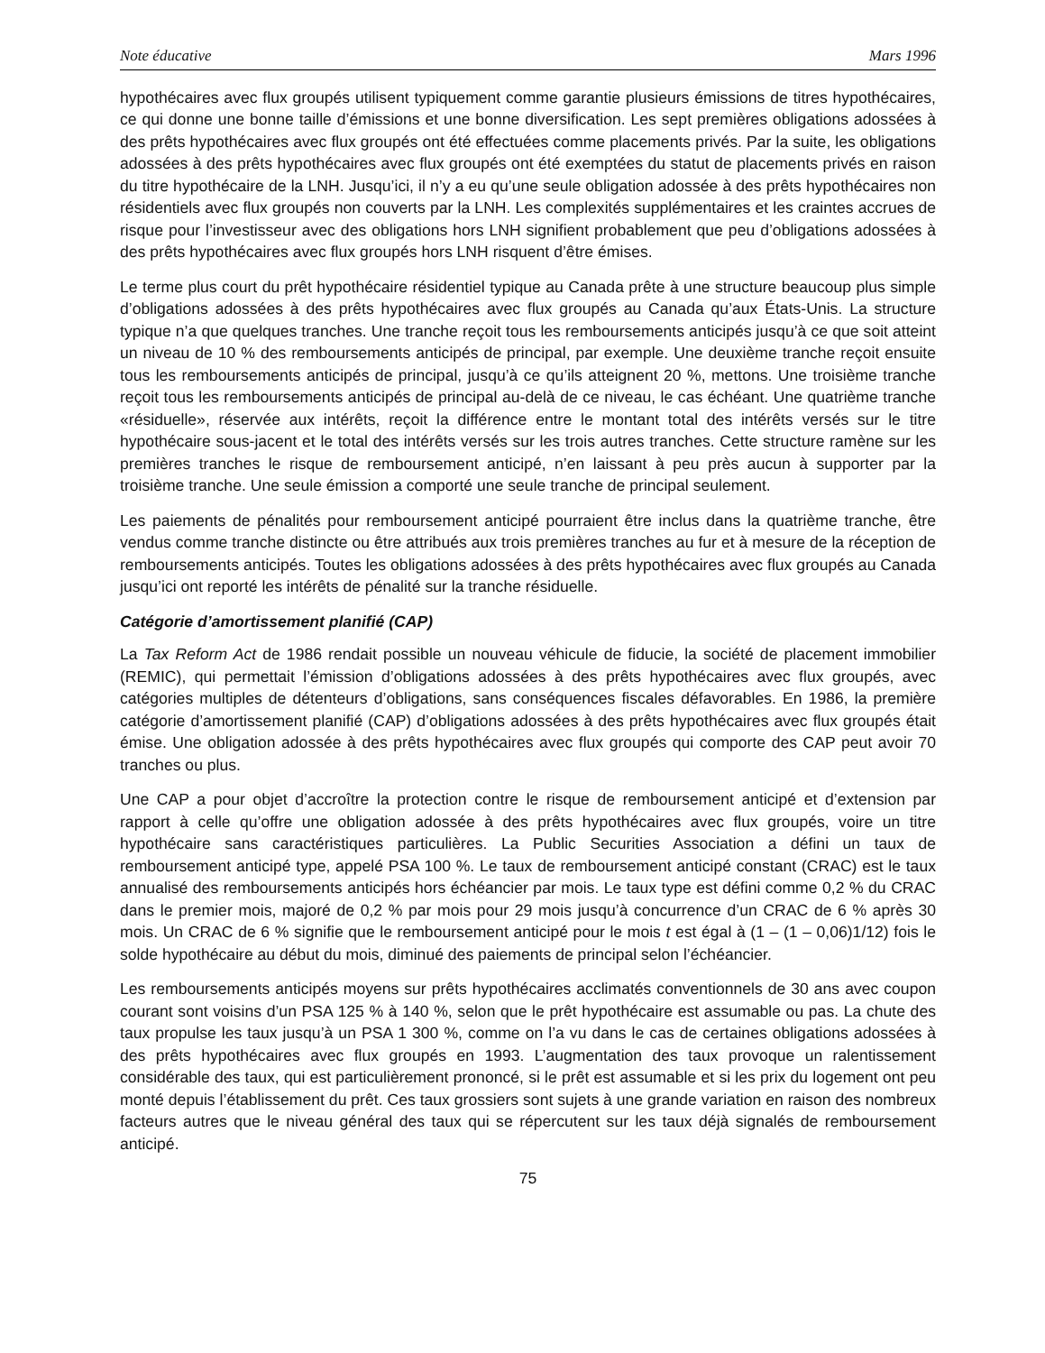Note éducative Mars 1996
hypothécaires avec flux groupés utilisent typiquement comme garantie plusieurs émissions de titres hypothécaires, ce qui donne une bonne taille d’émissions et une bonne diversification. Les sept premières obligations adossées à des prêts hypothécaires avec flux groupés ont été effectuées comme placements privés. Par la suite, les obligations adossées à des prêts hypothécaires avec flux groupés ont été exemptées du statut de placements privés en raison du titre hypothécaire de la LNH. Jusqu’ici, il n’y a eu qu’une seule obligation adossée à des prêts hypothécaires non résidentiels avec flux groupés non couverts par la LNH. Les complexités supplémentaires et les craintes accrues de risque pour l’investisseur avec des obligations hors LNH signifient probablement que peu d’obligations adossées à des prêts hypothécaires avec flux groupés hors LNH risquent d’être émises.
Le terme plus court du prêt hypothécaire résidentiel typique au Canada prête à une structure beaucoup plus simple d’obligations adossées à des prêts hypothécaires avec flux groupés au Canada qu’aux États-Unis. La structure typique n’a que quelques tranches. Une tranche reçoit tous les remboursements anticipés jusqu’à ce que soit atteint un niveau de 10 % des remboursements anticipés de principal, par exemple. Une deuxième tranche reçoit ensuite tous les remboursements anticipés de principal, jusqu’à ce qu’ils atteignent 20 %, mettons. Une troisième tranche reçoit tous les remboursements anticipés de principal au-delà de ce niveau, le cas échéant. Une quatrième tranche «résiduelle», réservée aux intérêts, reçoit la différence entre le montant total des intérêts versés sur le titre hypothécaire sous-jacent et le total des intérêts versés sur les trois autres tranches. Cette structure ramène sur les premières tranches le risque de remboursement anticipé, n’en laissant à peu près aucun à supporter par la troisième tranche. Une seule émission a comporté une seule tranche de principal seulement.
Les paiements de pénalités pour remboursement anticipé pourraient être inclus dans la quatrième tranche, être vendus comme tranche distincte ou être attribués aux trois premières tranches au fur et à mesure de la réception de remboursements anticipés. Toutes les obligations adossées à des prêts hypothécaires avec flux groupés au Canada jusqu’ici ont reporté les intérêts de pénalité sur la tranche résiduelle.
Catégorie d’amortissement planifié (CAP)
La Tax Reform Act de 1986 rendait possible un nouveau véhicule de fiducie, la société de placement immobilier (REMIC), qui permettait l’émission d’obligations adossées à des prêts hypothécaires avec flux groupés, avec catégories multiples de détenteurs d’obligations, sans conséquences fiscales défavorables. En 1986, la première catégorie d’amortissement planifié (CAP) d’obligations adossées à des prêts hypothécaires avec flux groupés était émise. Une obligation adossée à des prêts hypothécaires avec flux groupés qui comporte des CAP peut avoir 70 tranches ou plus.
Une CAP a pour objet d’accroître la protection contre le risque de remboursement anticipé et d’extension par rapport à celle qu’offre une obligation adossée à des prêts hypothécaires avec flux groupés, voire un titre hypothécaire sans caractéristiques particulières. La Public Securities Association a défini un taux de remboursement anticipé type, appelé PSA 100 %. Le taux de remboursement anticipé constant (CRAC) est le taux annualisé des remboursements anticipés hors échéancier par mois. Le taux type est défini comme 0,2 % du CRAC dans le premier mois, majoré de 0,2 % par mois pour 29 mois jusqu’à concurrence d’un CRAC de 6 % après 30 mois. Un CRAC de 6 % signifie que le remboursement anticipé pour le mois t est égal à (1 – (1 – 0,06)1/12) fois le solde hypothécaire au début du mois, diminué des paiements de principal selon l’échéancier.
Les remboursements anticipés moyens sur prêts hypothécaires acclimatés conventionnels de 30 ans avec coupon courant sont voisins d’un PSA 125 % à 140 %, selon que le prêt hypothécaire est assumable ou pas. La chute des taux propulse les taux jusqu’à un PSA 1 300 %, comme on l’a vu dans le cas de certaines obligations adossées à des prêts hypothécaires avec flux groupés en 1993. L’augmentation des taux provoque un ralentissement considérable des taux, qui est particulièrement prononcé, si le prêt est assumable et si les prix du logement ont peu monté depuis l’établissement du prêt. Ces taux grossiers sont sujets à une grande variation en raison des nombreux facteurs autres que le niveau général des taux qui se répercutent sur les taux déjà signalés de remboursement anticipé.
75